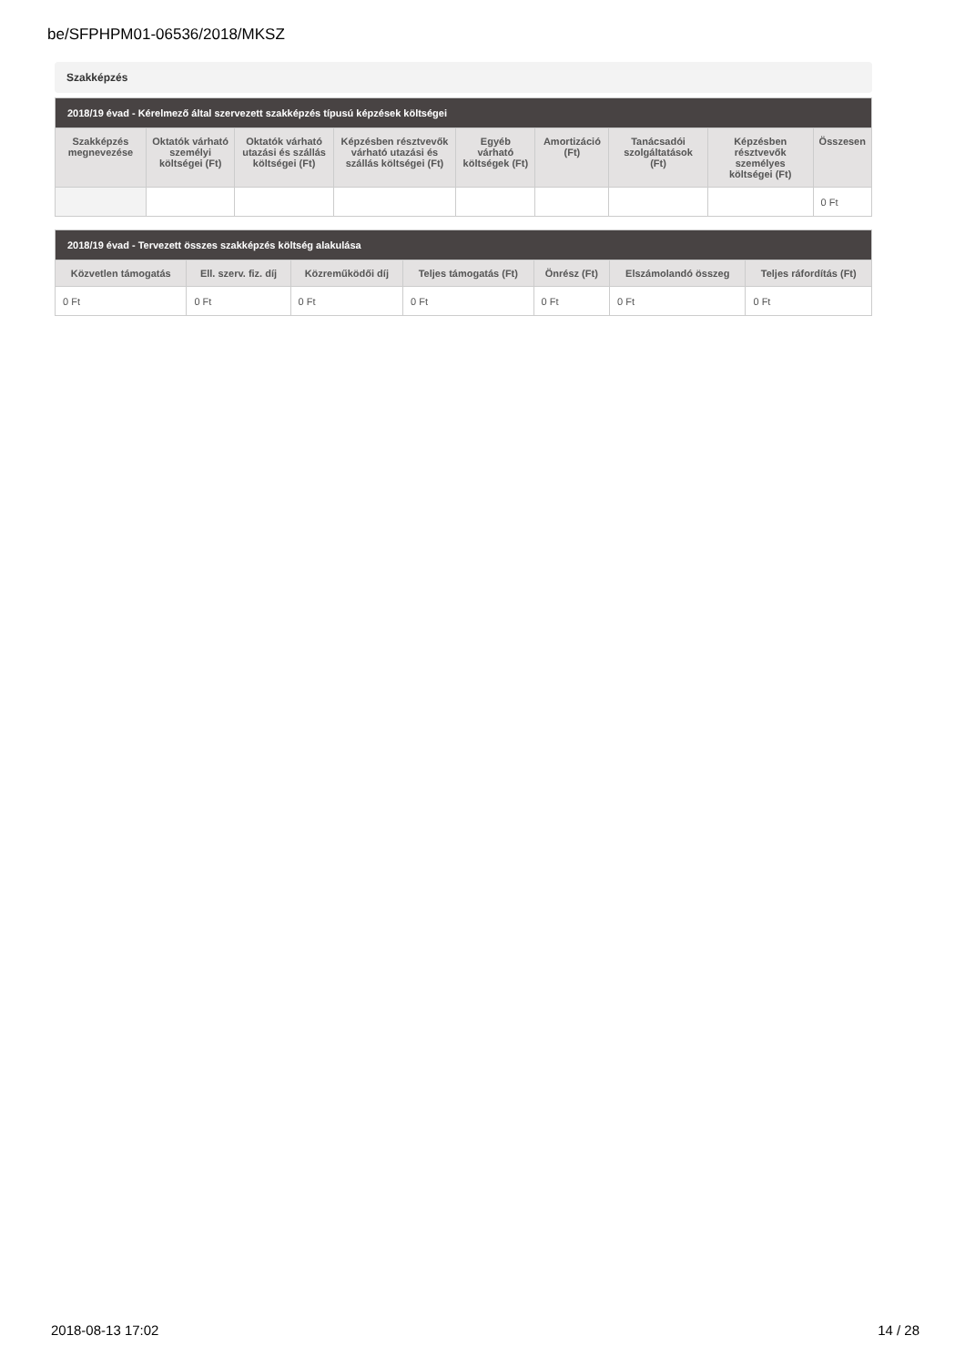be/SFPHPM01-06536/2018/MKSZ
Szakképzés
| 2018/19 évad - Kérelmező által szervezett szakképzés típusú képzések költségei | | | | | | | | |
| --- | --- | --- | --- | --- | --- | --- | --- | --- |
| Szakképzés megnevezése | Oktatók várható személyi költségei (Ft) | Oktatók várható utazási és szállás költségei (Ft) | Képzésben résztvevők várható utazási és szállás költségei (Ft) | Egyéb várható költségek (Ft) | Amortizáció (Ft) | Tanácsadói szolgáltatások (Ft) | Képzésben résztvevők személyes költségei (Ft) | Összesen |
| | | | | | | | | 0 Ft |
| 2018/19 évad - Tervezett összes szakképzés költség alakulása | | | | | | |
| --- | --- | --- | --- | --- | --- | --- |
| Közvetlen támogatás | Ell. szerv. fiz. díj | Közreműködői díj | Teljes támogatás (Ft) | Önrész (Ft) | Elszámolandó összeg | Teljes ráfordítás (Ft) |
| 0 Ft | 0 Ft | 0 Ft | 0 Ft | 0 Ft | 0 Ft | 0 Ft |
2018-08-13 17:02 14 / 28